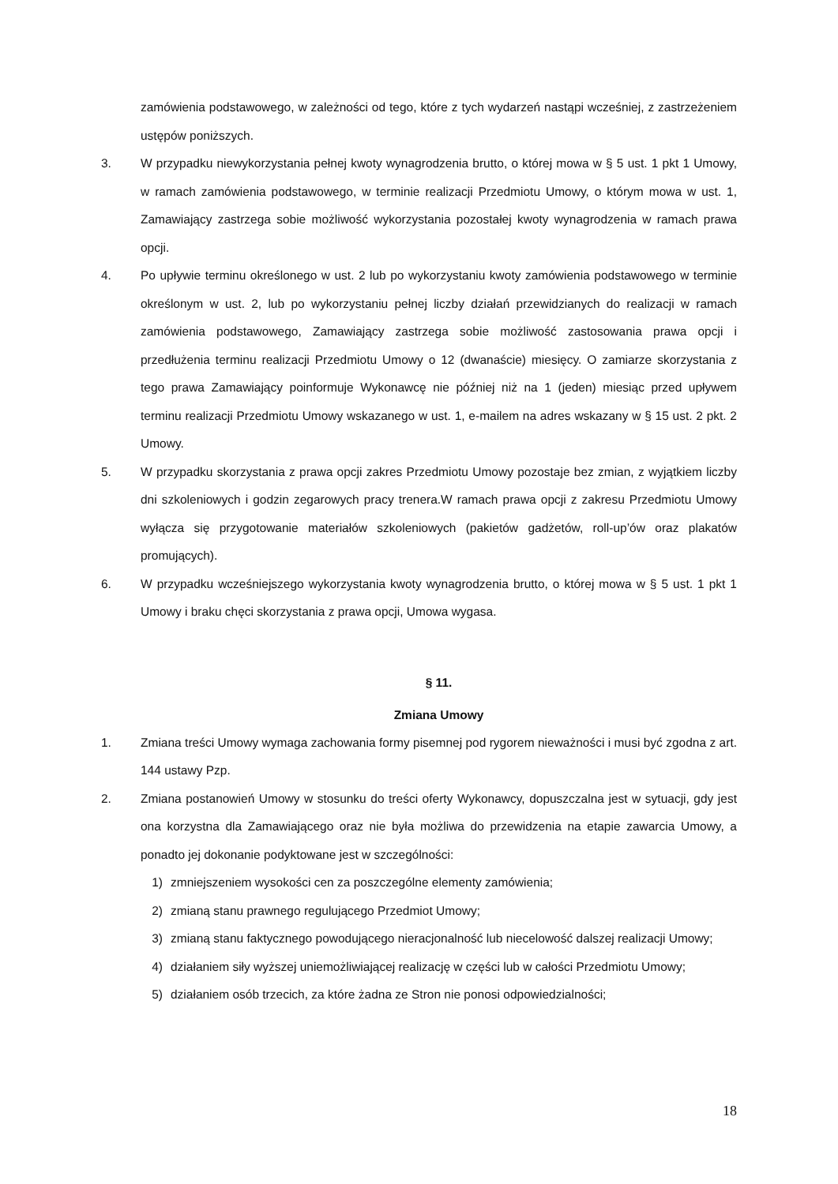zamówienia podstawowego, w zależności od tego, które z tych wydarzeń nastąpi wcześniej, z zastrzeżeniem ustępów poniższych.
3. W przypadku niewykorzystania pełnej kwoty wynagrodzenia brutto, o której mowa w § 5 ust. 1 pkt 1 Umowy, w ramach zamówienia podstawowego, w terminie realizacji Przedmiotu Umowy, o którym mowa w ust. 1, Zamawiający zastrzega sobie możliwość wykorzystania pozostałej kwoty wynagrodzenia w ramach prawa opcji.
4. Po upływie terminu określonego w ust. 2 lub po wykorzystaniu kwoty zamówienia podstawowego w terminie określonym w ust. 2, lub po wykorzystaniu pełnej liczby działań przewidzianych do realizacji w ramach zamówienia podstawowego, Zamawiający zastrzega sobie możliwość zastosowania prawa opcji i przedłużenia terminu realizacji Przedmiotu Umowy o 12 (dwanaście) miesięcy. O zamiarze skorzystania z tego prawa Zamawiający poinformuje Wykonawcę nie później niż na 1 (jeden) miesiąc przed upływem terminu realizacji Przedmiotu Umowy wskazanego w ust. 1, e-mailem na adres wskazany w § 15 ust. 2 pkt. 2 Umowy.
5. W przypadku skorzystania z prawa opcji zakres Przedmiotu Umowy pozostaje bez zmian, z wyjątkiem liczby dni szkoleniowych i godzin zegarowych pracy trenera.W ramach prawa opcji z zakresu Przedmiotu Umowy wyłącza się przygotowanie materiałów szkoleniowych (pakietów gadżetów, roll-up’ów oraz plakatów promujących).
6. W przypadku wcześniejszego wykorzystania kwoty wynagrodzenia brutto, o której mowa w § 5 ust. 1 pkt 1 Umowy i braku chęci skorzystania z prawa opcji, Umowa wygasa.
§ 11.
Zmiana Umowy
1. Zmiana treści Umowy wymaga zachowania formy pisemnej pod rygorem nieważności i musi być zgodna z art. 144 ustawy Pzp.
2. Zmiana postanowień Umowy w stosunku do treści oferty Wykonawcy, dopuszczalna jest w sytuacji, gdy jest ona korzystna dla Zamawiającego oraz nie była możliwa do przewidzenia na etapie zawarcia Umowy, a ponadto jej dokonanie podyktowane jest w szczególności:
1) zmniejszeniem wysokości cen za poszczególne elementy zamówienia;
2) zmianą stanu prawnego regulującego Przedmiot Umowy;
3) zmianą stanu faktycznego powodującego nieracjonalność lub niecelowość dalszej realizacji Umowy;
4) działaniem siły wyższej uniemożliwiającej realizację w części lub w całości Przedmiotu Umowy;
5) działaniem osób trzecich, za które żadna ze Stron nie ponosi odpowiedzialności;
18